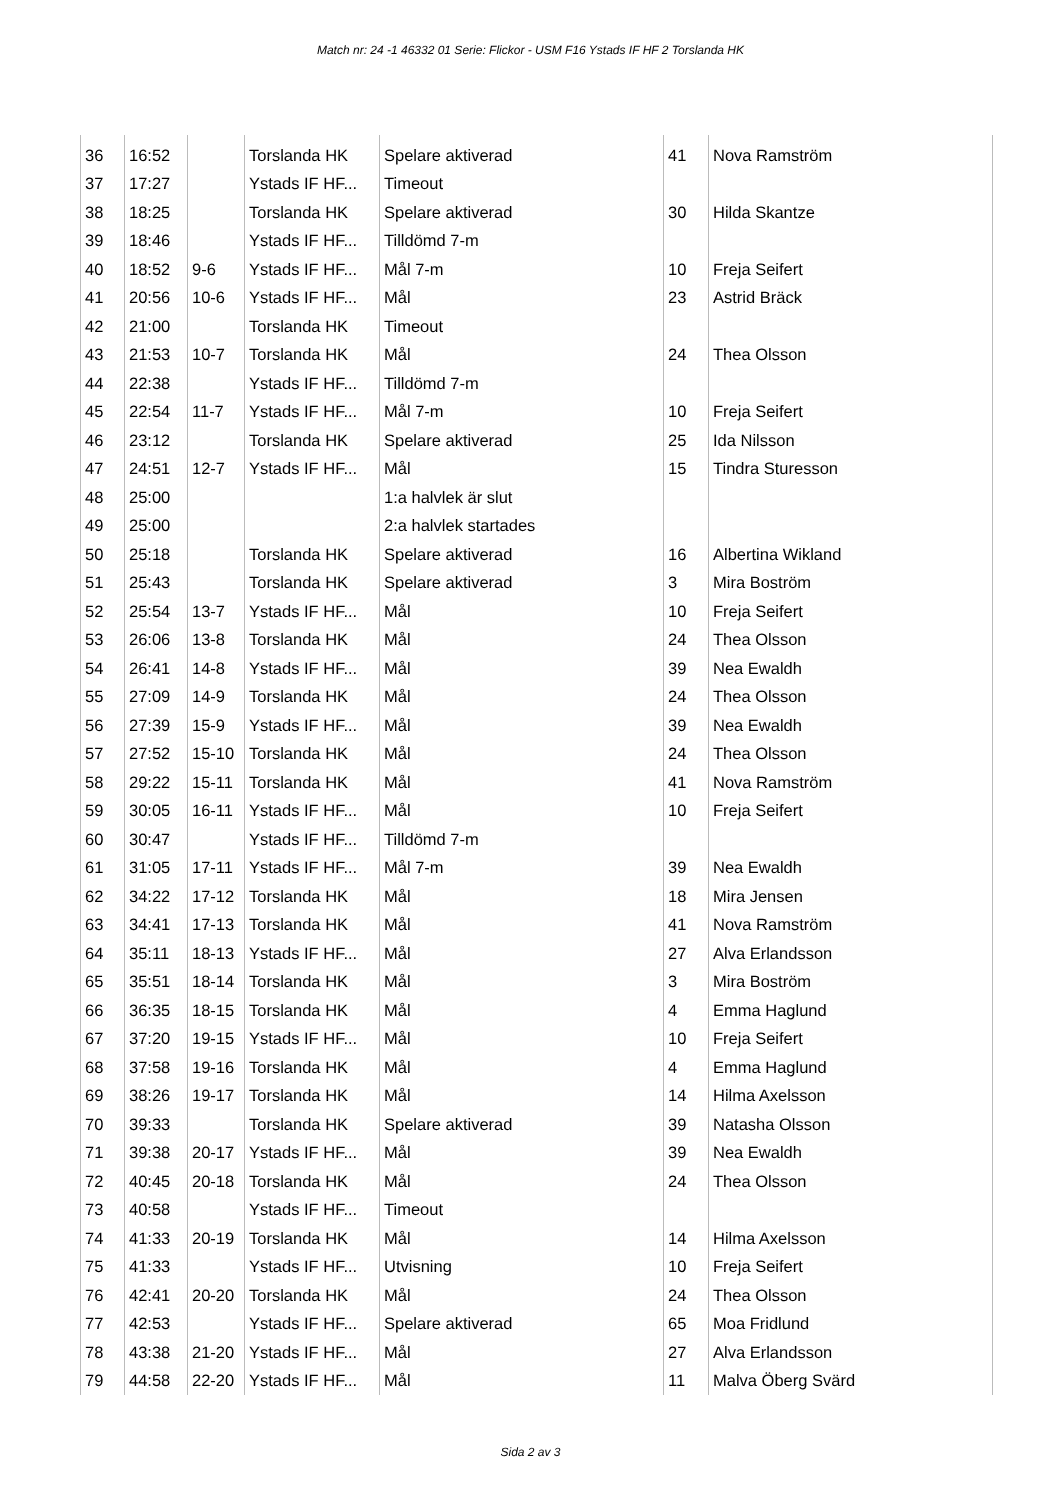Match nr: 24 -1 46332 01 Serie: Flickor - USM F16 Ystads IF HF 2 Torslanda HK
| 36 | 16:52 | | Torslanda HK | Spelare aktiverad | 41 | Nova Ramström | |
| 37 | 17:27 | | Ystads IF HF... | Timeout | | | |
| 38 | 18:25 | | Torslanda HK | Spelare aktiverad | 30 | Hilda Skantze | |
| 39 | 18:46 | | Ystads IF HF... | Tilldömd 7-m | | | |
| 40 | 18:52 | 9-6 | Ystads IF HF... | Mål 7-m | 10 | Freja Seifert | |
| 41 | 20:56 | 10-6 | Ystads IF HF... | Mål | 23 | Astrid Bräck | |
| 42 | 21:00 | | Torslanda HK | Timeout | | | |
| 43 | 21:53 | 10-7 | Torslanda HK | Mål | 24 | Thea Olsson | |
| 44 | 22:38 | | Ystads IF HF... | Tilldömd 7-m | | | |
| 45 | 22:54 | 11-7 | Ystads IF HF... | Mål 7-m | 10 | Freja Seifert | |
| 46 | 23:12 | | Torslanda HK | Spelare aktiverad | 25 | Ida Nilsson | |
| 47 | 24:51 | 12-7 | Ystads IF HF... | Mål | 15 | Tindra Sturesson | |
| 48 | 25:00 | | | 1:a halvlek är slut | | | |
| 49 | 25:00 | | | 2:a halvlek startades | | | |
| 50 | 25:18 | | Torslanda HK | Spelare aktiverad | 16 | Albertina Wikland | |
| 51 | 25:43 | | Torslanda HK | Spelare aktiverad | 3 | Mira Boström | |
| 52 | 25:54 | 13-7 | Ystads IF HF... | Mål | 10 | Freja Seifert | |
| 53 | 26:06 | 13-8 | Torslanda HK | Mål | 24 | Thea Olsson | |
| 54 | 26:41 | 14-8 | Ystads IF HF... | Mål | 39 | Nea Ewaldh | |
| 55 | 27:09 | 14-9 | Torslanda HK | Mål | 24 | Thea Olsson | |
| 56 | 27:39 | 15-9 | Ystads IF HF... | Mål | 39 | Nea Ewaldh | |
| 57 | 27:52 | 15-10 | Torslanda HK | Mål | 24 | Thea Olsson | |
| 58 | 29:22 | 15-11 | Torslanda HK | Mål | 41 | Nova Ramström | |
| 59 | 30:05 | 16-11 | Ystads IF HF... | Mål | 10 | Freja Seifert | |
| 60 | 30:47 | | Ystads IF HF... | Tilldömd 7-m | | | |
| 61 | 31:05 | 17-11 | Ystads IF HF... | Mål 7-m | 39 | Nea Ewaldh | |
| 62 | 34:22 | 17-12 | Torslanda HK | Mål | 18 | Mira Jensen | |
| 63 | 34:41 | 17-13 | Torslanda HK | Mål | 41 | Nova Ramström | |
| 64 | 35:11 | 18-13 | Ystads IF HF... | Mål | 27 | Alva Erlandsson | |
| 65 | 35:51 | 18-14 | Torslanda HK | Mål | 3 | Mira Boström | |
| 66 | 36:35 | 18-15 | Torslanda HK | Mål | 4 | Emma Haglund | |
| 67 | 37:20 | 19-15 | Ystads IF HF... | Mål | 10 | Freja Seifert | |
| 68 | 37:58 | 19-16 | Torslanda HK | Mål | 4 | Emma Haglund | |
| 69 | 38:26 | 19-17 | Torslanda HK | Mål | 14 | Hilma Axelsson | |
| 70 | 39:33 | | Torslanda HK | Spelare aktiverad | 39 | Natasha Olsson | |
| 71 | 39:38 | 20-17 | Ystads IF HF... | Mål | 39 | Nea Ewaldh | |
| 72 | 40:45 | 20-18 | Torslanda HK | Mål | 24 | Thea Olsson | |
| 73 | 40:58 | | Ystads IF HF... | Timeout | | | |
| 74 | 41:33 | 20-19 | Torslanda HK | Mål | 14 | Hilma Axelsson | |
| 75 | 41:33 | | Ystads IF HF... | Utvisning | 10 | Freja Seifert | |
| 76 | 42:41 | 20-20 | Torslanda HK | Mål | 24 | Thea Olsson | |
| 77 | 42:53 | | Ystads IF HF... | Spelare aktiverad | 65 | Moa Fridlund | |
| 78 | 43:38 | 21-20 | Ystads IF HF... | Mål | 27 | Alva Erlandsson | |
| 79 | 44:58 | 22-20 | Ystads IF HF... | Mål | 11 | Malva Öberg Svärd | |
Sida 2 av 3